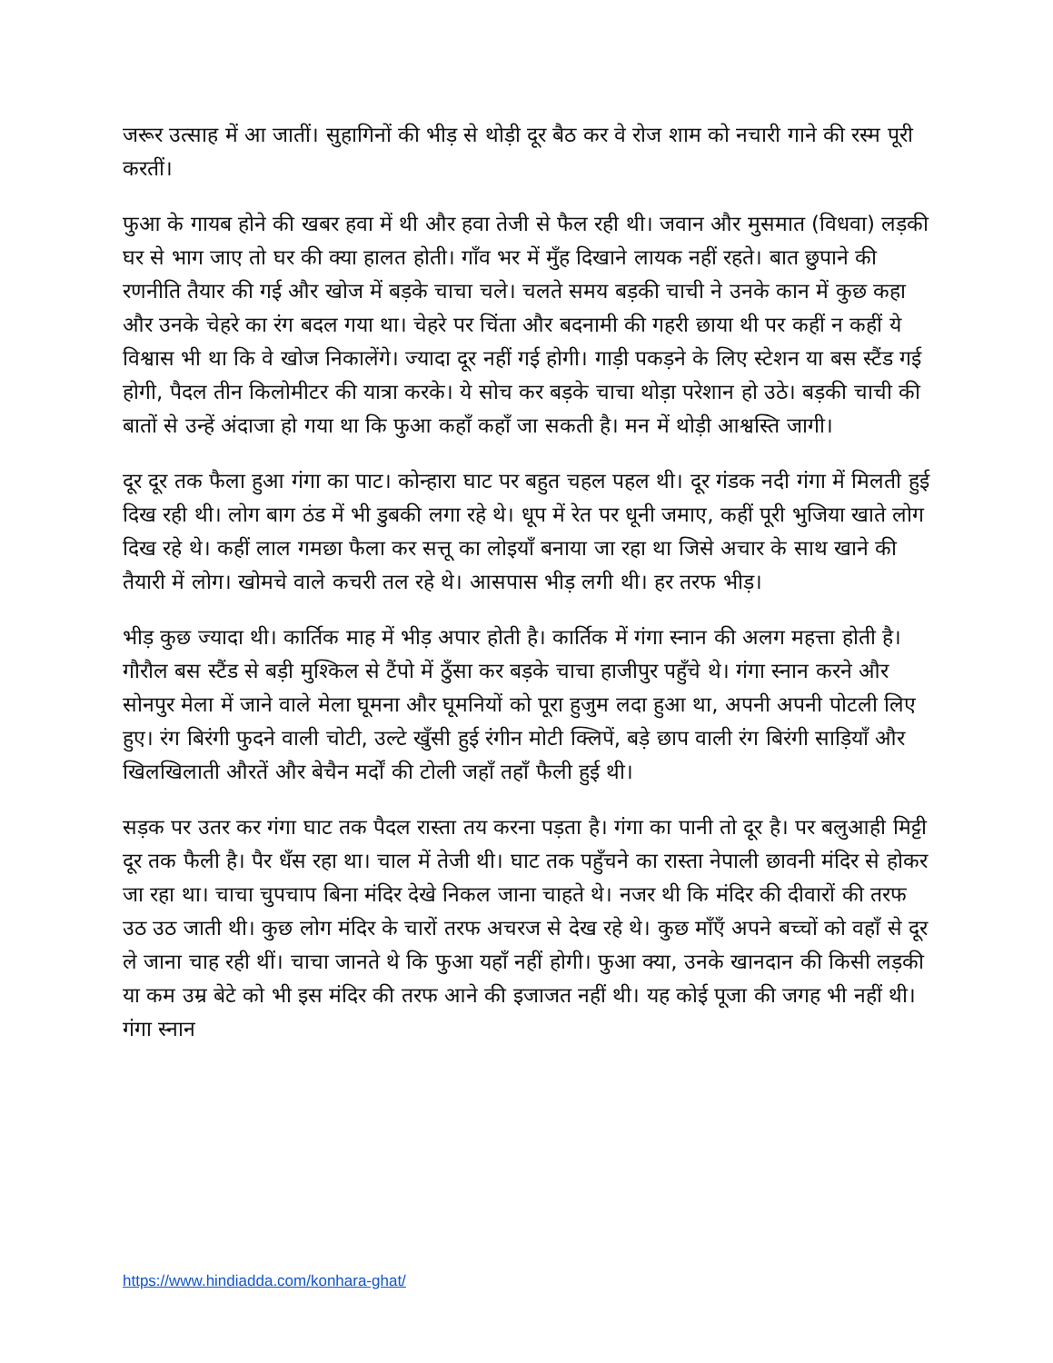जरूर उत्साह में आ जातीं। सुहागिनों की भीड़ से थोड़ी दूर बैठ कर वे रोज शाम को नचारी गाने की रस्म पूरी करतीं।
फुआ के गायब होने की खबर हवा में थी और हवा तेजी से फैल रही थी। जवान और मुसमात (विधवा) लड़की घर से भाग जाए तो घर की क्या हालत होती। गाँव भर में मुँह दिखाने लायक नहीं रहते। बात छुपाने की रणनीति तैयार की गई और खोज में बड़के चाचा चले। चलते समय बड़की चाची ने उनके कान में कुछ कहा और उनके चेहरे का रंग बदल गया था। चेहरे पर चिंता और बदनामी की गहरी छाया थी पर कहीं न कहीं ये विश्वास भी था कि वे खोज निकालेंगे। ज्यादा दूर नहीं गई होगी। गाड़ी पकड़ने के लिए स्टेशन या बस स्टैंड गई होगी, पैदल तीन किलोमीटर की यात्रा करके। ये सोच कर बड़के चाचा थोड़ा परेशान हो उठे। बड़की चाची की बातों से उन्हें अंदाजा हो गया था कि फुआ कहाँ कहाँ जा सकती है। मन में थोड़ी आश्वस्ति जागी।
दूर दूर तक फैला हुआ गंगा का पाट। कोन्हारा घाट पर बहुत चहल पहल थी। दूर गंडक नदी गंगा में मिलती हुई दिख रही थी। लोग बाग ठंड में भी डुबकी लगा रहे थे। धूप में रेत पर धूनी जमाए, कहीं पूरी भुजिया खाते लोग दिख रहे थे। कहीं लाल गमछा फैला कर सत्तू का लोइयाँ बनाया जा रहा था जिसे अचार के साथ खाने की तैयारी में लोग। खोमचे वाले कचरी तल रहे थे। आसपास भीड़ लगी थी। हर तरफ भीड़।
भीड़ कुछ ज्यादा थी। कार्तिक माह में भीड़ अपार होती है। कार्तिक में गंगा स्नान की अलग महत्ता होती है। गौरौल बस स्टैंड से बड़ी मुश्किल से टैंपो में ठुँसा कर बड़के चाचा हाजीपुर पहुँचे थे। गंगा स्नान करने और सोनपुर मेला में जाने वाले मेला घूमना और घूमनियों को पूरा हुजुम लदा हुआ था, अपनी अपनी पोटली लिए हुए। रंग बिरंगी फुदने वाली चोटी, उल्टे खुँसी हुई रंगीन मोटी क्लिपें, बड़े छाप वाली रंग बिरंगी साड़ियाँ और खिलखिलाती औरतें और बेचैन मर्दों की टोली जहाँ तहाँ फैली हुई थी।
सड़क पर उतर कर गंगा घाट तक पैदल रास्ता तय करना पड़ता है। गंगा का पानी तो दूर है। पर बलुआही मिट्टी दूर तक फैली है। पैर धँस रहा था। चाल में तेजी थी। घाट तक पहुँचने का रास्ता नेपाली छावनी मंदिर से होकर जा रहा था। चाचा चुपचाप बिना मंदिर देखे निकल जाना चाहते थे। नजर थी कि मंदिर की दीवारों की तरफ उठ उठ जाती थी। कुछ लोग मंदिर के चारों तरफ अचरज से देख रहे थे। कुछ माँएँ अपने बच्चों को वहाँ से दूर ले जाना चाह रही थीं। चाचा जानते थे कि फुआ यहाँ नहीं होगी। फुआ क्या, उनके खानदान की किसी लड़की या कम उम्र बेटे को भी इस मंदिर की तरफ आने की इजाजत नहीं थी। यह कोई पूजा की जगह भी नहीं थी। गंगा स्नान
https://www.hindiadda.com/konhara-ghat/